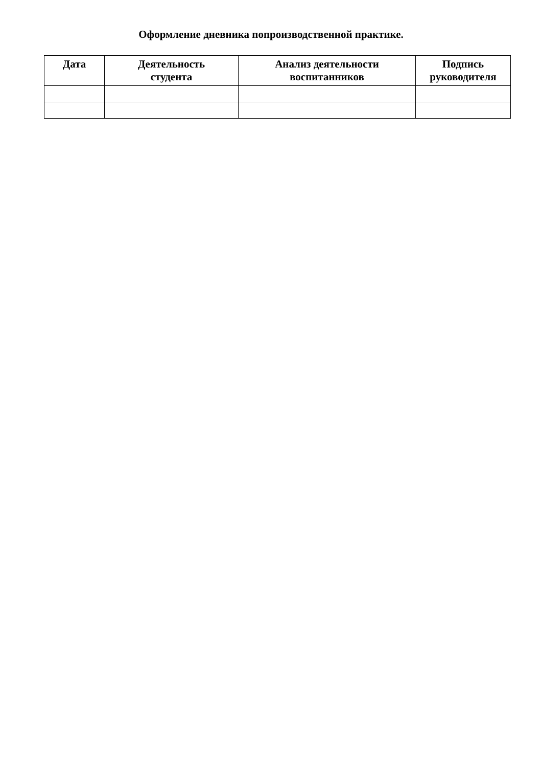Оформление дневника попроизводственной практике.
| Дата | Деятельность студента | Анализ деятельности воспитанников | Подпись руководителя |
| --- | --- | --- | --- |